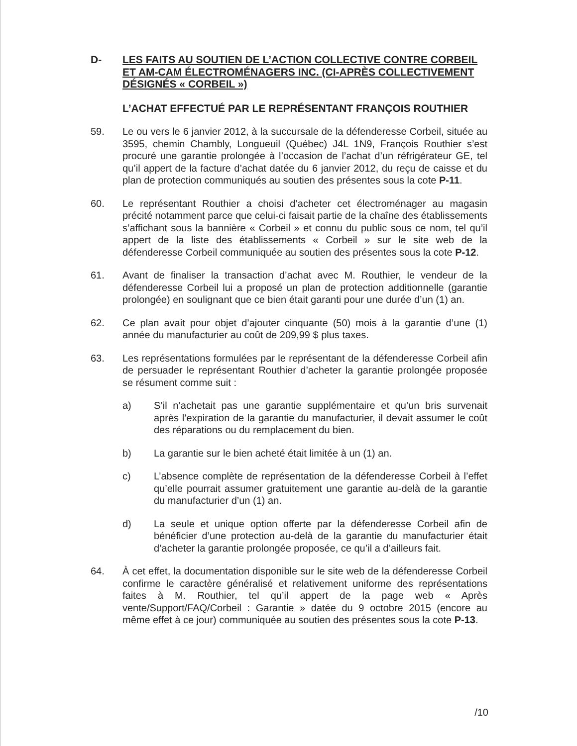D- LES FAITS AU SOUTIEN DE L’ACTION COLLECTIVE CONTRE CORBEIL ET AM-CAM ÉLECTROMÉNAGERS INC. (CI-APRÈS COLLECTIVEMENT DÉSIGNÉS « CORBEIL »)
L’ACHAT EFFECTUÉ PAR LE REPRÉSENTANT FRANÇOIS ROUTHIER
59. Le ou vers le 6 janvier 2012, à la succursale de la défenderesse Corbeil, située au 3595, chemin Chambly, Longueuil (Québec) J4L 1N9, François Routhier s’est procuré une garantie prolongée à l’occasion de l’achat d’un réfrigérateur GE, tel qu’il appert de la facture d’achat datée du 6 janvier 2012, du reçu de caisse et du plan de protection communiqués au soutien des présentes sous la cote P-11.
60. Le représentant Routhier a choisi d’acheter cet électroménager au magasin précité notamment parce que celui-ci faisait partie de la chaîne des établissements s’affichant sous la bannière « Corbeil » et connu du public sous ce nom, tel qu’il appert de la liste des établissements « Corbeil » sur le site web de la défenderesse Corbeil communiquée au soutien des présentes sous la cote P-12.
61. Avant de finaliser la transaction d’achat avec M. Routhier, le vendeur de la défenderesse Corbeil lui a proposé un plan de protection additionnelle (garantie prolongée) en soulignant que ce bien était garanti pour une durée d’un (1) an.
62. Ce plan avait pour objet d’ajouter cinquante (50) mois à la garantie d’une (1) année du manufacturier au coût de 209,99 $ plus taxes.
63. Les représentations formulées par le représentant de la défenderesse Corbeil afin de persuader le représentant Routhier d’acheter la garantie prolongée proposée se résument comme suit :
a) S’il n’achetait pas une garantie supplémentaire et qu’un bris survenait après l’expiration de la garantie du manufacturier, il devait assumer le coût des réparations ou du remplacement du bien.
b) La garantie sur le bien acheté était limitée à un (1) an.
c) L’absence complète de représentation de la défenderesse Corbeil à l’effet qu’elle pourrait assumer gratuitement une garantie au-delà de la garantie du manufacturier d’un (1) an.
d) La seule et unique option offerte par la défenderesse Corbeil afin de bénéficier d’une protection au-delà de la garantie du manufacturier était d’acheter la garantie prolongée proposée, ce qu’il a d’ailleurs fait.
64. À cet effet, la documentation disponible sur le site web de la défenderesse Corbeil confirme le caractère généralisé et relativement uniforme des représentations faites à M. Routhier, tel qu’il appert de la page web « Après vente/Support/FAQ/Corbeil : Garantie » datée du 9 octobre 2015 (encore au même effet à ce jour) communiquée au soutien des présentes sous la cote P-13.
/10